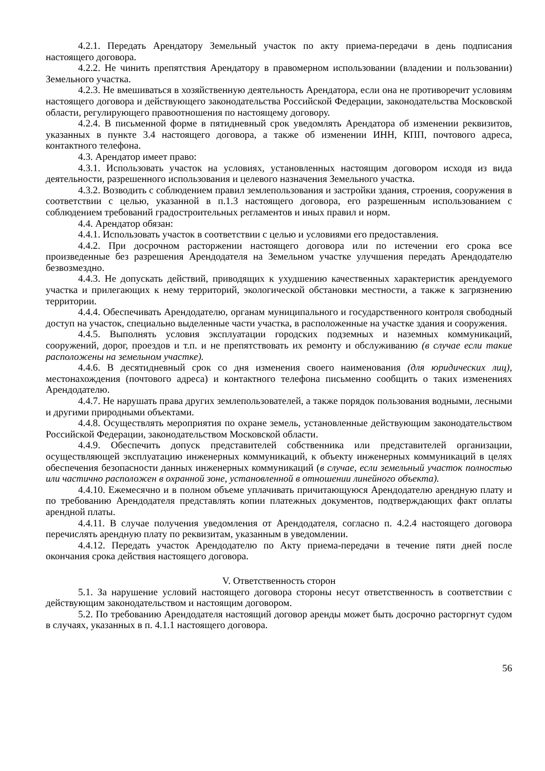4.2.1. Передать Арендатору Земельный участок по акту приема-передачи в день подписания настоящего договора.
4.2.2. Не чинить препятствия Арендатору в правомерном использовании (владении и пользовании) Земельного участка.
4.2.3. Не вмешиваться в хозяйственную деятельность Арендатора, если она не противоречит условиям настоящего договора и действующего законодательства Российской Федерации, законодательства Московской области, регулирующего правоотношения по настоящему договору.
4.2.4. В письменной форме в пятидневный срок уведомлять Арендатора об изменении реквизитов, указанных в пункте 3.4 настоящего договора, а также об изменении ИНН, КПП, почтового адреса, контактного телефона.
4.3. Арендатор имеет право:
4.3.1. Использовать участок на условиях, установленных настоящим договором исходя из вида деятельности, разрешенного использования и целевого назначения Земельного участка.
4.3.2. Возводить с соблюдением правил землепользования и застройки здания, строения, сооружения в соответствии с целью, указанной в п.1.3 настоящего договора, его разрешенным использованием с соблюдением требований градостроительных регламентов и иных правил и норм.
4.4. Арендатор обязан:
4.4.1. Использовать участок в соответствии с целью и условиями его предоставления.
4.4.2. При досрочном расторжении настоящего договора или по истечении его срока все произведенные без разрешения Арендодателя на Земельном участке улучшения передать Арендодателю безвозмездно.
4.4.3. Не допускать действий, приводящих к ухудшению качественных характеристик арендуемого участка и прилегающих к нему территорий, экологической обстановки местности, а также к загрязнению территории.
4.4.4. Обеспечивать Арендодателю, органам муниципального и государственного контроля свободный доступ на участок, специально выделенные части участка, в расположенные на участке здания и сооружения.
4.4.5. Выполнять условия эксплуатации городских подземных и наземных коммуникаций, сооружений, дорог, проездов и т.п. и не препятствовать их ремонту и обслуживанию (в случае если такие расположены на земельном участке).
4.4.6. В десятидневный срок со дня изменения своего наименования (для юридических лиц), местонахождения (почтового адреса) и контактного телефона письменно сообщить о таких изменениях Арендодателю.
4.4.7. Не нарушать права других землепользователей, а также порядок пользования водными, лесными и другими природными объектами.
4.4.8. Осуществлять мероприятия по охране земель, установленные действующим законодательством Российской Федерации, законодательством Московской области.
4.4.9. Обеспечить допуск представителей собственника или представителей организации, осуществляющей эксплуатацию инженерных коммуникаций, к объекту инженерных коммуникаций в целях обеспечения безопасности данных инженерных коммуникаций (в случае, если земельный участок полностью или частично расположен в охранной зоне, установленной в отношении линейного объекта).
4.4.10. Ежемесячно и в полном объеме уплачивать причитающуюся Арендодателю арендную плату и по требованию Арендодателя представлять копии платежных документов, подтверждающих факт оплаты арендной платы.
4.4.11. В случае получения уведомления от Арендодателя, согласно п. 4.2.4 настоящего договора перечислять арендную плату по реквизитам, указанным в уведомлении.
4.4.12. Передать участок Арендодателю по Акту приема-передачи в течение пяти дней после окончания срока действия настоящего договора.
V. Ответственность сторон
5.1. За нарушение условий настоящего договора стороны несут ответственность в соответствии с действующим законодательством и настоящим договором.
5.2. По требованию Арендодателя настоящий договор аренды может быть досрочно расторгнут судом в случаях, указанных в п. 4.1.1 настоящего договора.
56